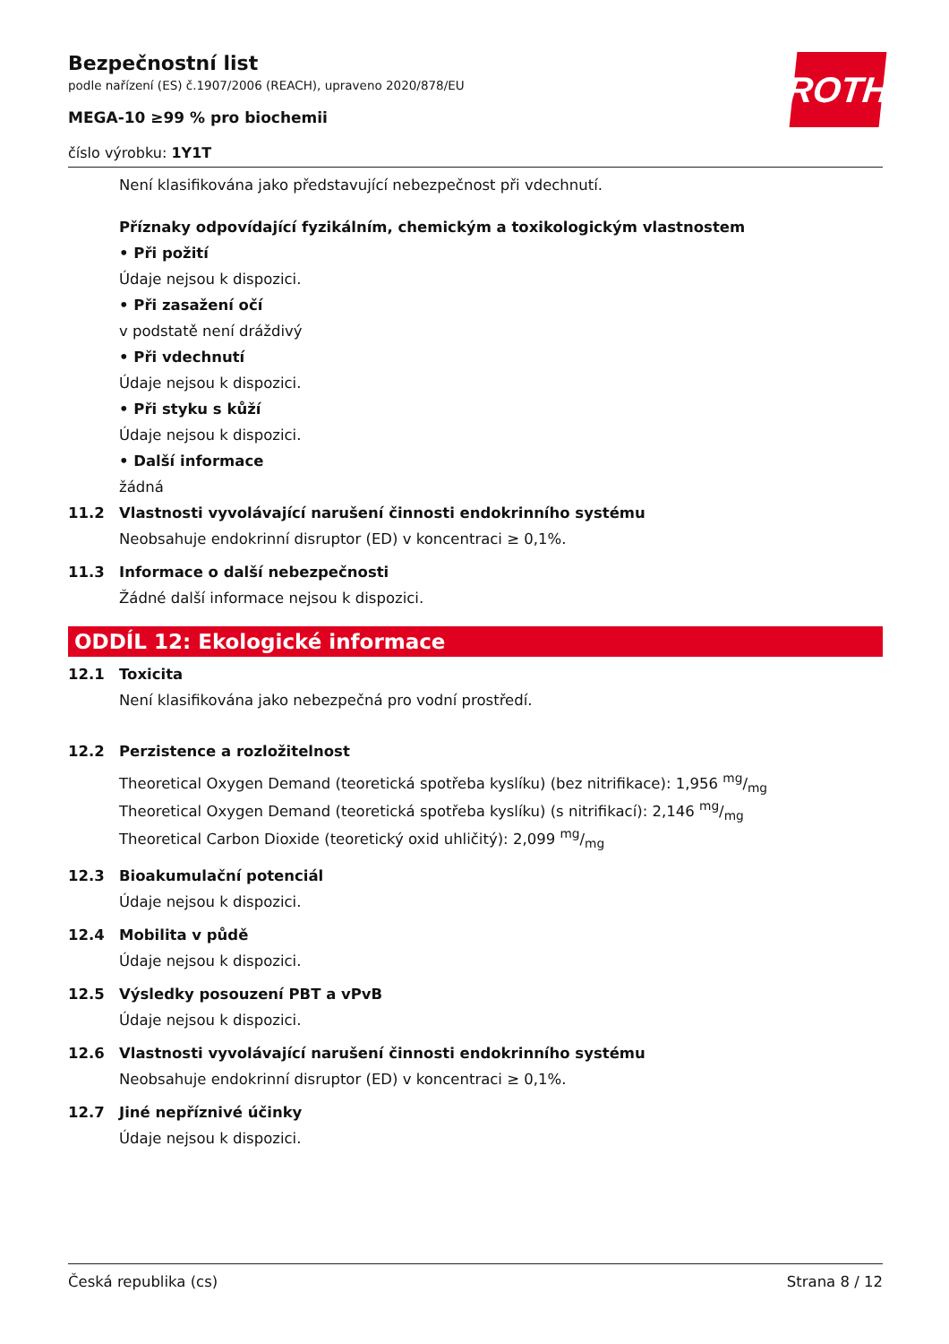ROTH
Bezpečnostní list
podle nařízení (ES) č.1907/2006 (REACH), upraveno 2020/878/EU
MEGA-10 ≥99 % pro biochemii
číslo výrobku: 1Y1T
Není klasifikována jako představující nebezpečnost při vdechnutí.
Příznaky odpovídající fyzikálním, chemickým a toxikologickým vlastnostem
• Při požití
Údaje nejsou k dispozici.
• Při zasažení očí
v podstatě není dráždivý
• Při vdechnutí
Údaje nejsou k dispozici.
• Při styku s kůží
Údaje nejsou k dispozici.
• Další informace
žádná
11.2 Vlastnosti vyvolávající narušení činnosti endokrinního systému
Neobsahuje endokrinní disruptor (ED) v koncentraci ≥ 0,1%.
11.3 Informace o další nebezpečnosti
Žádné další informace nejsou k dispozici.
ODDÍL 12: Ekologické informace
12.1 Toxicita
Není klasifikována jako nebezpečná pro vodní prostředí.
12.2 Perzistence a rozložitelnost
Theoretical Oxygen Demand (teoretická spotřeba kyslíku) (bez nitrifikace): 1,956 mg/mg
Theoretical Oxygen Demand (teoretická spotřeba kyslíku) (s nitrifikací): 2,146 mg/mg
Theoretical Carbon Dioxide (teoretický oxid uhličitý): 2,099 mg/mg
12.3 Bioakumulační potenciál
Údaje nejsou k dispozici.
12.4 Mobilita v půdě
Údaje nejsou k dispozici.
12.5 Výsledky posouzení PBT a vPvB
Údaje nejsou k dispozici.
12.6 Vlastnosti vyvolávající narušení činnosti endokrinního systému
Neobsahuje endokrinní disruptor (ED) v koncentraci ≥ 0,1%.
12.7 Jiné nepříznivé účinky
Údaje nejsou k dispozici.
Česká republika (cs) Strana 8 / 12